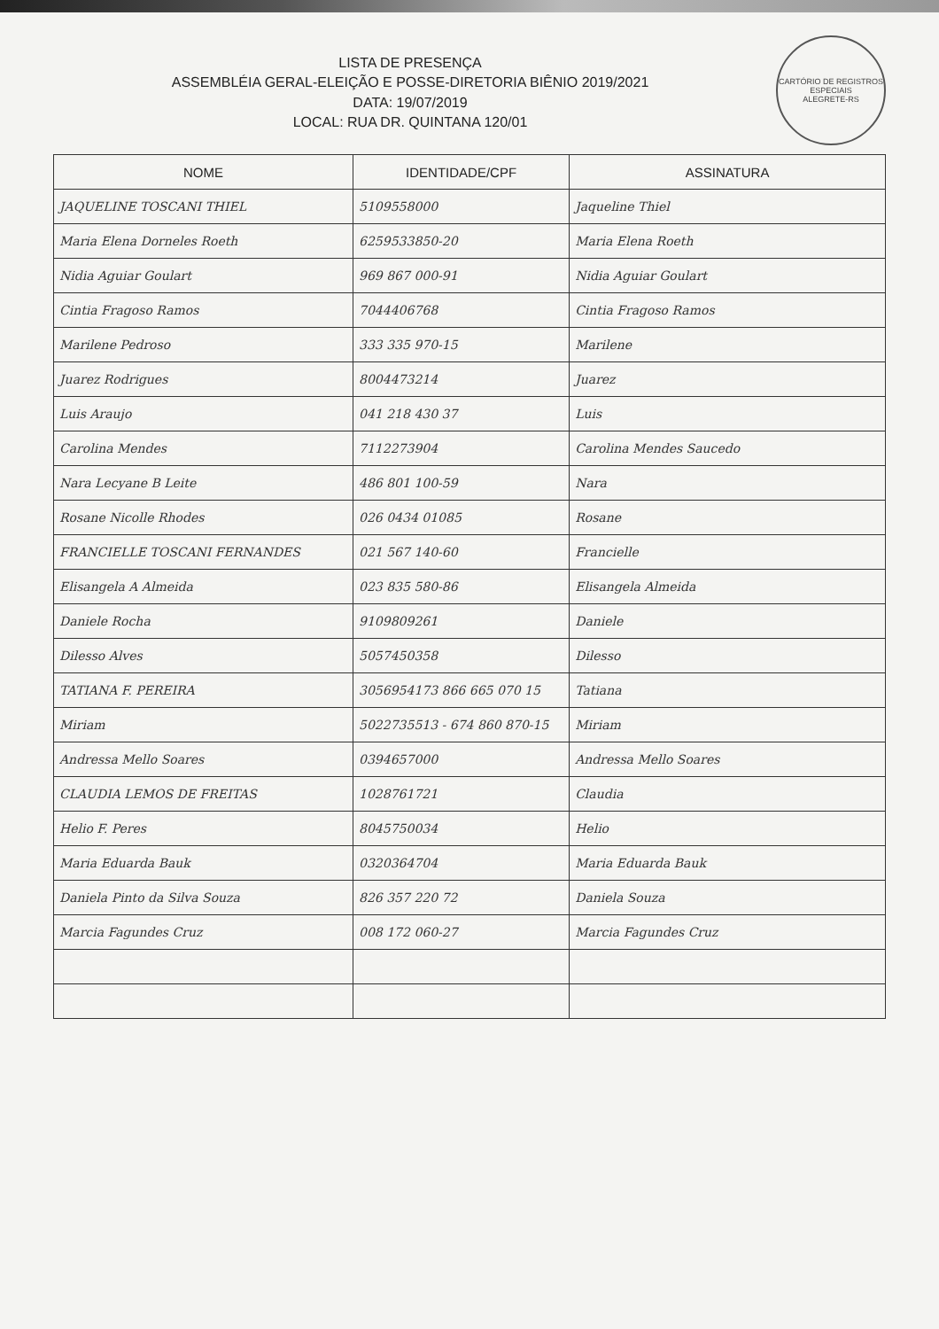CARTÓRIO DE REGISTROS ESPECIAIS
ALEGRETE-RS
LISTA DE PRESENÇA
ASSEMBLÉIA GERAL-ELEIÇÃO E POSSE-DIRETORIA BIÊNIO 2019/2021
DATA: 19/07/2019
LOCAL: RUA DR. QUINTANA 120/01
| NOME | IDENTIDADE/CPF | ASSINATURA |
| --- | --- | --- |
| JAQUELINE TOSCANI THIEL | 5109558000 | Jaqueline Thiel |
| Maria Elena Dorneles Roeth | 6259533850-20 | Maria Elena Roeth |
| Nidia Aguiar Goulart | 969 867 000-91 | Nidia Aguiar Goulart |
| Cintia Fragoso Ramos | 7044406768 | Cintia Fragoso Ramos |
| Marilene Pedroso | 333 335 970-15 | Marilene |
| Juarez Rodrigues | 8004473214 | Juarez |
| Luis Araujo | 041 218 430 37 | Luis |
| Carolina Mendes | 7112273904 | Carolina Mendes Saucedo |
| Nara Lecyane B Leite | 486 801 100-59 | Nara |
| Rosane Nicolle Rhodes | 026 0434 01085 | Rosane |
| FRANCIELLE TOSCANI FERNANDES | 021 567 140-60 | Francielle |
| Elisangela A Almeida | 023 835 580-86 | Elisangela Almeida |
| Daniele Rocha | 9109809261 | Daniele |
| Dilesso Alves | 5057450358 | Dilesso |
| TATIANA F. PEREIRA | 3056954173 866 665 070 15 | Tatiana |
| Miriam | 5022735513 - 674 860 870-15 | Miriam |
| Andressa Mello Soares | 0394657000 | Andressa Mello Soares |
| CLAUDIA LEMOS DE FREITAS | 1028761721 | Claudia |
| Helio F. Peres | 8045750034 | Helio |
| Maria Eduarda Bauk | 0320364704 | Maria Eduarda Bauk |
| Daniela Pinto da Silva Souza | 826 357 220 72 | Daniela Souza |
| Marcia Fagundes Cruz | 008 172 060-27 | Marcia Fagundes Cruz |